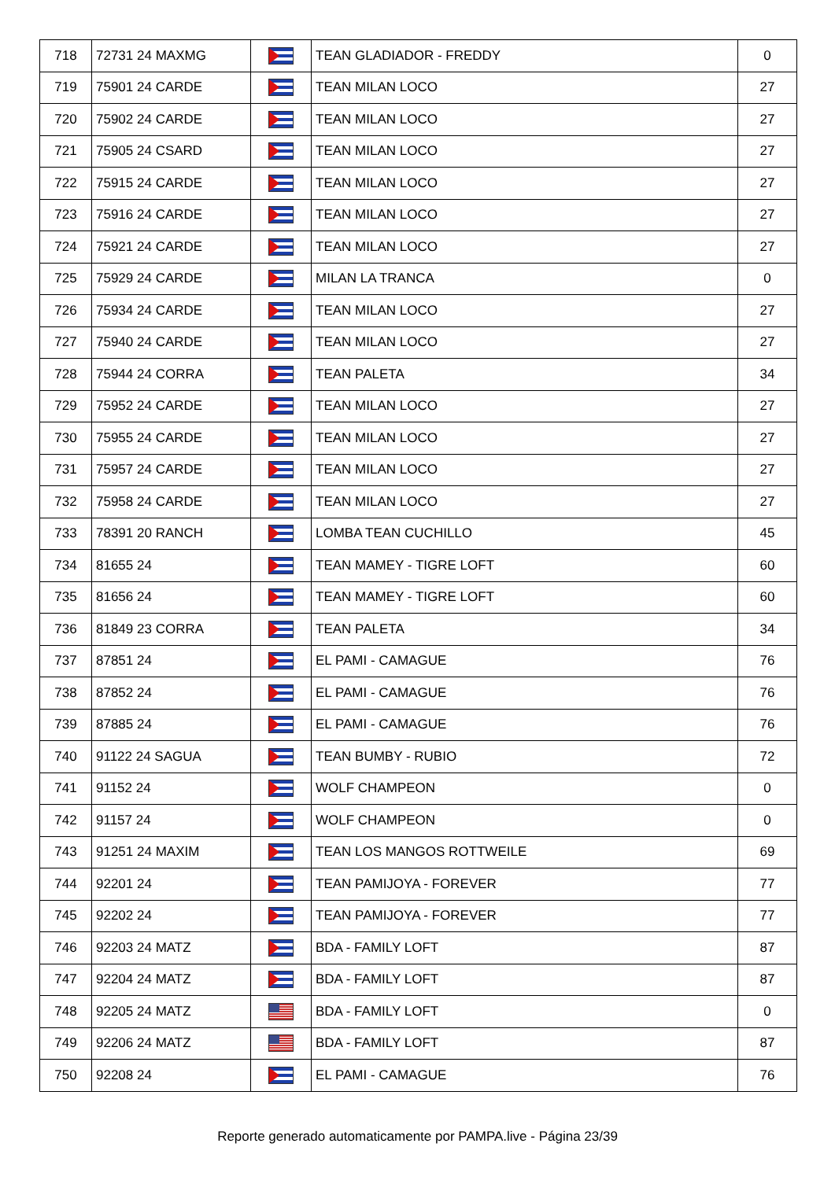| 718 | 72731 24 MAXMG | | TEAN GLADIADOR - FREDDY | 0 |
| 719 | 75901 24 CARDE | | TEAN MILAN LOCO | 27 |
| 720 | 75902 24 CARDE | | TEAN MILAN LOCO | 27 |
| 721 | 75905 24 CSARD | | TEAN MILAN LOCO | 27 |
| 722 | 75915 24 CARDE | | TEAN MILAN LOCO | 27 |
| 723 | 75916 24 CARDE | | TEAN MILAN LOCO | 27 |
| 724 | 75921 24 CARDE | | TEAN MILAN LOCO | 27 |
| 725 | 75929 24 CARDE | | MILAN LA TRANCA | 0 |
| 726 | 75934 24 CARDE | | TEAN MILAN LOCO | 27 |
| 727 | 75940 24 CARDE | | TEAN MILAN LOCO | 27 |
| 728 | 75944 24 CORRA | | TEAN PALETA | 34 |
| 729 | 75952 24 CARDE | | TEAN MILAN LOCO | 27 |
| 730 | 75955 24 CARDE | | TEAN MILAN LOCO | 27 |
| 731 | 75957 24 CARDE | | TEAN MILAN LOCO | 27 |
| 732 | 75958 24 CARDE | | TEAN MILAN LOCO | 27 |
| 733 | 78391 20 RANCH | | LOMBA TEAN CUCHILLO | 45 |
| 734 | 81655 24 | | TEAN MAMEY - TIGRE LOFT | 60 |
| 735 | 81656 24 | | TEAN MAMEY - TIGRE LOFT | 60 |
| 736 | 81849 23 CORRA | | TEAN PALETA | 34 |
| 737 | 87851 24 | | EL PAMI - CAMAGUE | 76 |
| 738 | 87852 24 | | EL PAMI - CAMAGUE | 76 |
| 739 | 87885 24 | | EL PAMI - CAMAGUE | 76 |
| 740 | 91122 24 SAGUA | | TEAN BUMBY - RUBIO | 72 |
| 741 | 91152 24 | | WOLF CHAMPEON | 0 |
| 742 | 91157 24 | | WOLF CHAMPEON | 0 |
| 743 | 91251 24 MAXIM | | TEAN LOS MANGOS ROTTWEILE | 69 |
| 744 | 92201 24 | | TEAN PAMIJOYA - FOREVER | 77 |
| 745 | 92202 24 | | TEAN PAMIJOYA - FOREVER | 77 |
| 746 | 92203 24 MATZ | | BDA - FAMILY LOFT | 87 |
| 747 | 92204 24 MATZ | | BDA - FAMILY LOFT | 87 |
| 748 | 92205 24 MATZ | | BDA - FAMILY LOFT | 0 |
| 749 | 92206 24 MATZ | | BDA - FAMILY LOFT | 87 |
| 750 | 92208 24 | | EL PAMI - CAMAGUE | 76 |
Reporte generado automaticamente por PAMPA.live - Página 23/39